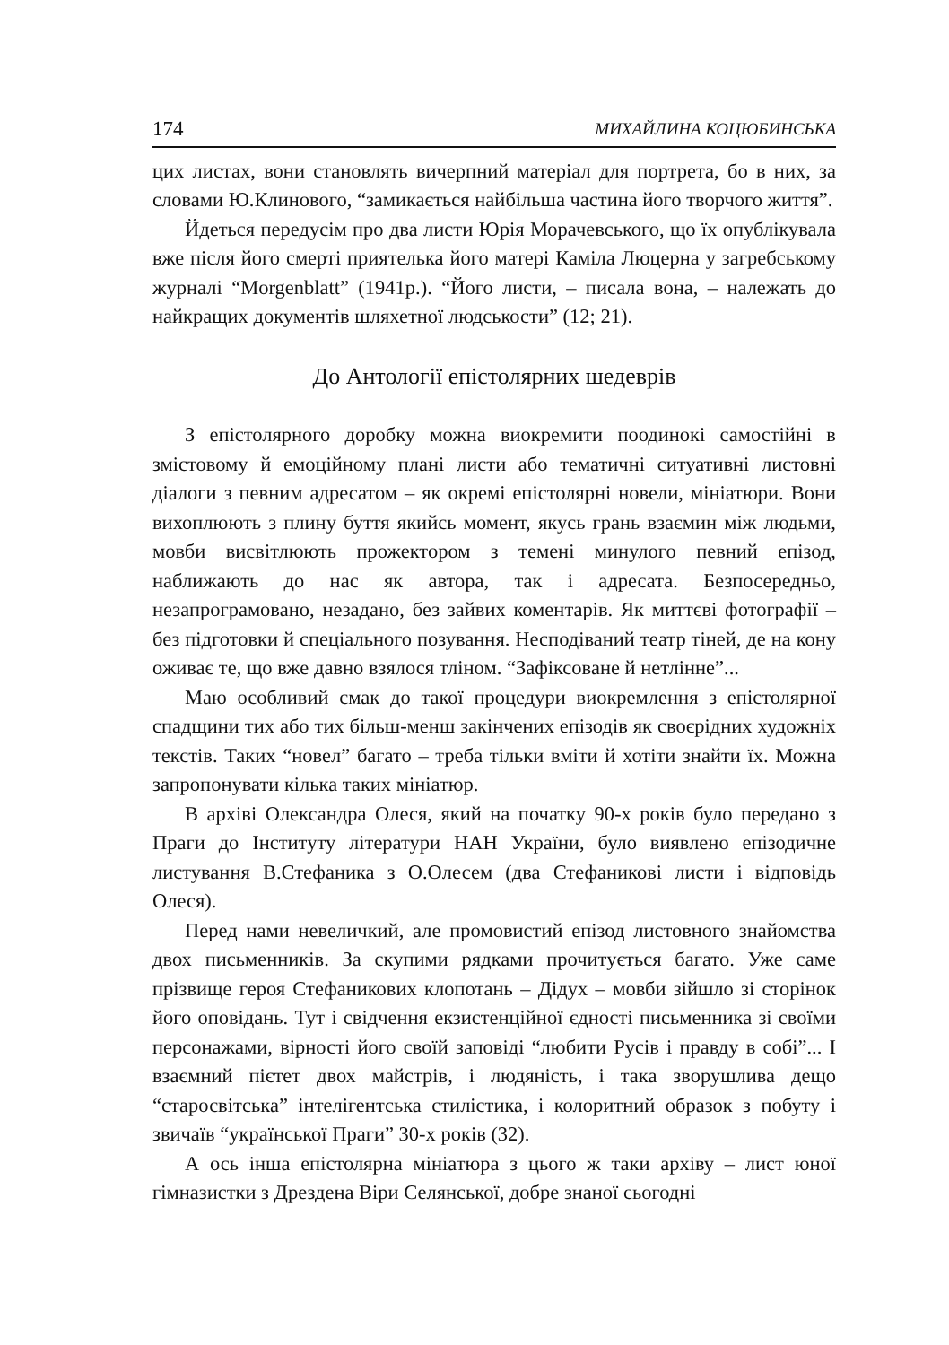174 МИХАЙЛИНА КОЦЮБИНСЬКА
цих листах, вони становлять вичерпний матеріал для портрета, бо в них, за словами Ю.Клинового, “замикається найбільша частина його творчого життя”.
Йдеться передусім про два листи Юрія Морачевського, що їх опублікувала вже після його смерті приятелька його матері Каміла Люцерна у загребському журналі “Morgenblatt” (1941р.). “Його листи, – писала вона, – належать до найкращих документів шляхетної людськости” (12; 21).
До Антології епістолярних шедеврів
З епістолярного доробку можна виокремити поодинокі самостійні в змістовому й емоційному плані листи або тематичні ситуативні листовні діалоги з певним адресатом – як окремі епістолярні новели, мініатюри. Вони вихоплюють з плину буття якийсь момент, якусь грань взаємин між людьми, мовби висвітлюють прожектором з темені минулого певний епізод, наближають до нас як автора, так і адресата. Безпосередньо, незапрограмовано, незадано, без зайвих коментарів. Як миттєві фотографії – без підготовки й спеціального позування. Несподіваний театр тіней, де на кону оживає те, що вже давно взялося тліном. “Зафіксоване й нетлінне”...
Маю особливий смак до такої процедури виокремлення з епістолярної спадщини тих або тих більш-менш закінчених епізодів як своєрідних художніх текстів. Таких “новел” багато – треба тільки вміти й хотіти знайти їх. Можна запропонувати кілька таких мініатюр.
В архіві Олександра Олеся, який на початку 90-х років було передано з Праги до Інституту літератури НАН України, було виявлено епізодичне листування В.Стефаника з О.Олесем (два Стефаникові листи і відповідь Олеся).
Перед нами невеличкий, але промовистий епізод листовного знайомства двох письменників. За скупими рядками прочитується багато. Уже саме прізвище героя Стефаникових клопотань – Дідух – мовби зійшло зі сторінок його оповідань. Тут і свідчення екзистенційної єдності письменника зі своїми персонажами, вірності його своїй заповіді “любити Русів і правду в собі”... І взаємний пієтет двох майстрів, і людяність, і така зворушлива дещо “старосвітська” інтелігентська стилістика, і колоритний образок з побуту і звичаїв “української Праги” 30-х років (32).
А ось інша епістолярна мініатюра з цього ж таки архіву – лист юної гімназистки з Дрездена Віри Селянської, добре знаної сьогодні